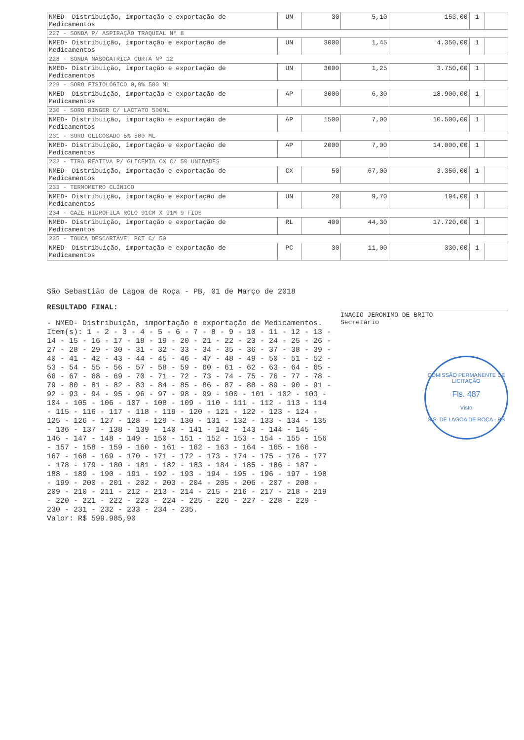| NMED- Distribuição, importação e exportação de Medicamentos | UN | 30 | 5,10 | 153,00 | 1 | |
| 227 - SONDA P/ ASPIRAÇÃO TRAQUEAL Nº 8 | | | | | | |
| NMED- Distribuição, importação e exportação de Medicamentos | UN | 3000 | 1,45 | 4.350,00 | 1 | |
| 228 - SONDA NASOGATRICA CURTA Nº 12 | | | | | | |
| NMED- Distribuição, importação e exportação de Medicamentos | UN | 3000 | 1,25 | 3.750,00 | 1 | |
| 229 - SORO FISIOLÓGICO 0,9% 500 ML | | | | | | |
| NMED- Distribuição, importação e exportação de Medicamentos | AP | 3000 | 6,30 | 18.900,00 | 1 | |
| 230 - SORO RINGER C/ LACTATO 500ML | | | | | | |
| NMED- Distribuição, importação e exportação de Medicamentos | AP | 1500 | 7,00 | 10.500,00 | 1 | |
| 231 - SORO GLICOSADO 5% 500 ML | | | | | | |
| NMED- Distribuição, importação e exportação de Medicamentos | AP | 2000 | 7,00 | 14.000,00 | 1 | |
| 232 - TIRA REATIVA P/ GLICEMIA CX C/ 50 UNIDADES | | | | | | |
| NMED- Distribuição, importação e exportação de Medicamentos | CX | 50 | 67,00 | 3.350,00 | 1 | |
| 233 - TERMOMETRO CLÍNICO | | | | | | |
| NMED- Distribuição, importação e exportação de Medicamentos | UN | 20 | 9,70 | 194,00 | 1 | |
| 234 - GAZE HIDROFILA ROLO 91CM X 91M 9 FIOS | | | | | | |
| NMED- Distribuição, importação e exportação de Medicamentos | RL | 400 | 44,30 | 17.720,00 | 1 | |
| 235 - TOUCA DESCARTÁVEL PCT C/ 50 | | | | | | |
| NMED- Distribuição, importação e exportação de Medicamentos | PC | 30 | 11,00 | 330,00 | 1 | |
São Sebastião de Lagoa de Roça - PB, 01 de Março de 2018
RESULTADO FINAL:
- NMED- Distribuição, importação e exportação de Medicamentos.
Item(s): 1 - 2 - 3 - 4 - 5 - 6 - 7 - 8 - 9 - 10 - 11 - 12 - 13 - 14 - 15 - 16 - 17 - 18 - 19 - 20 - 21 - 22 - 23 - 24 - 25 - 26 - 27 - 28 - 29 - 30 - 31 - 32 - 33 - 34 - 35 - 36 - 37 - 38 - 39 - 40 - 41 - 42 - 43 - 44 - 45 - 46 - 47 - 48 - 49 - 50 - 51 - 52 - 53 - 54 - 55 - 56 - 57 - 58 - 59 - 60 - 61 - 62 - 63 - 64 - 65 - 66 - 67 - 68 - 69 - 70 - 71 - 72 - 73 - 74 - 75 - 76 - 77 - 78 - 79 - 80 - 81 - 82 - 83 - 84 - 85 - 86 - 87 - 88 - 89 - 90 - 91 - 92 - 93 - 94 - 95 - 96 - 97 - 98 - 99 - 100 - 101 - 102 - 103 - 104 - 105 - 106 - 107 - 108 - 109 - 110 - 111 - 112 - 113 - 114 - 115 - 116 - 117 - 118 - 119 - 120 - 121 - 122 - 123 - 124 - 125 - 126 - 127 - 128 - 129 - 130 - 131 - 132 - 133 - 134 - 135 - 136 - 137 - 138 - 139 - 140 - 141 - 142 - 143 - 144 - 145 - 146 - 147 - 148 - 149 - 150 - 151 - 152 - 153 - 154 - 155 - 156 - 157 - 158 - 159 - 160 - 161 - 162 - 163 - 164 - 165 - 166 - 167 - 168 - 169 - 170 - 171 - 172 - 173 - 174 - 175 - 176 - 177 - 178 - 179 - 180 - 181 - 182 - 183 - 184 - 185 - 186 - 187 - 188 - 189 - 190 - 191 - 192 - 193 - 194 - 195 - 196 - 197 - 198 - 199 - 200 - 201 - 202 - 203 - 204 - 205 - 206 - 207 - 208 - 209 - 210 - 211 - 212 - 213 - 214 - 215 - 216 - 217 - 218 - 219 - 220 - 221 - 222 - 223 - 224 - 225 - 226 - 227 - 228 - 229 - 230 - 231 - 232 - 233 - 234 - 235.
Valor: R$ 599.985,90
INACIO JERONIMO DE BRITO
Secretário
COMISSÃO PERMANENTE DE LICITAÇÃO
Fls. 487
Visto
S.S. DE LAGOA DE ROÇA - PB